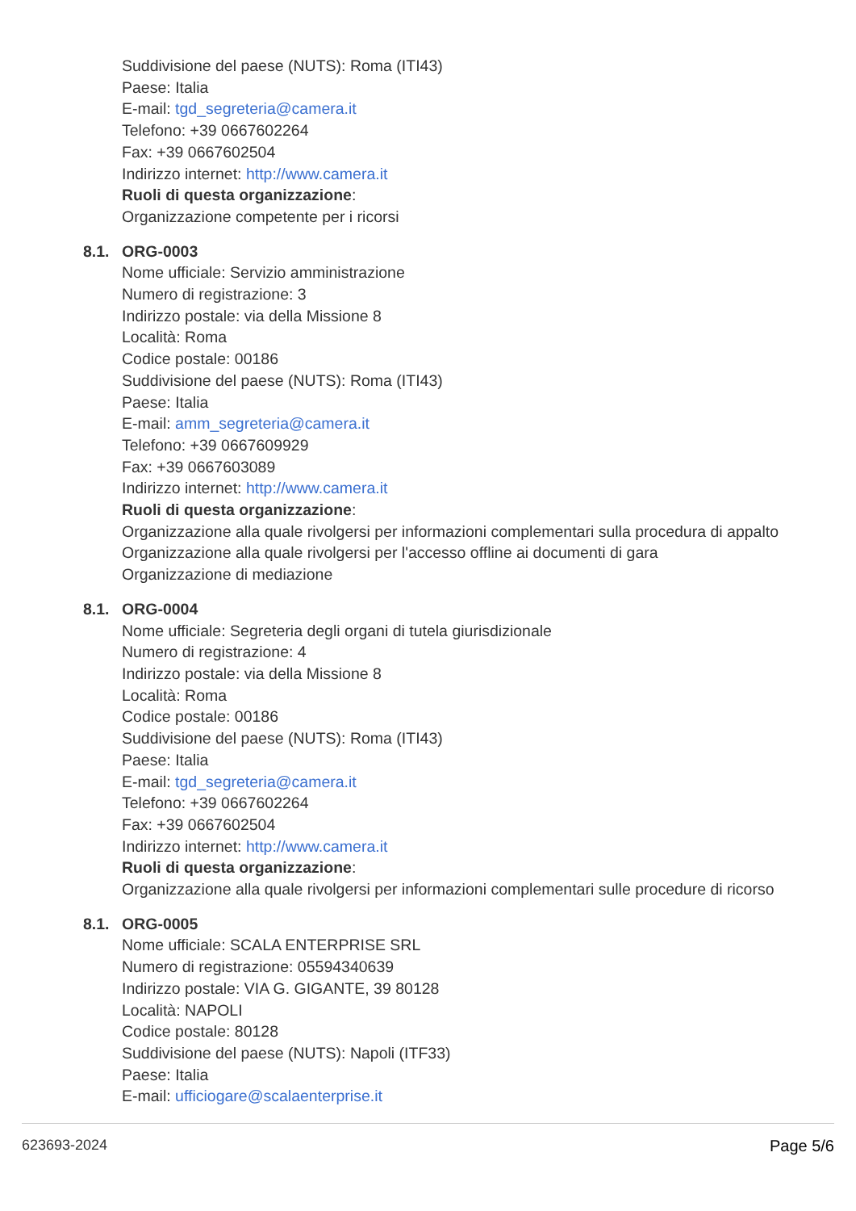Suddivisione del paese (NUTS): Roma (ITI43)
Paese: Italia
E-mail: tgd_segreteria@camera.it
Telefono: +39 0667602264
Fax: +39 0667602504
Indirizzo internet: http://www.camera.it
Ruoli di questa organizzazione:
Organizzazione competente per i ricorsi
8.1. ORG-0003
Nome ufficiale: Servizio amministrazione
Numero di registrazione: 3
Indirizzo postale: via della Missione 8
Località: Roma
Codice postale: 00186
Suddivisione del paese (NUTS): Roma (ITI43)
Paese: Italia
E-mail: amm_segreteria@camera.it
Telefono: +39 0667609929
Fax: +39 0667603089
Indirizzo internet: http://www.camera.it
Ruoli di questa organizzazione:
Organizzazione alla quale rivolgersi per informazioni complementari sulla procedura di appalto
Organizzazione alla quale rivolgersi per l'accesso offline ai documenti di gara
Organizzazione di mediazione
8.1. ORG-0004
Nome ufficiale: Segreteria degli organi di tutela giurisdizionale
Numero di registrazione: 4
Indirizzo postale: via della Missione 8
Località: Roma
Codice postale: 00186
Suddivisione del paese (NUTS): Roma (ITI43)
Paese: Italia
E-mail: tgd_segreteria@camera.it
Telefono: +39 0667602264
Fax: +39 0667602504
Indirizzo internet: http://www.camera.it
Ruoli di questa organizzazione:
Organizzazione alla quale rivolgersi per informazioni complementari sulle procedure di ricorso
8.1. ORG-0005
Nome ufficiale: SCALA ENTERPRISE SRL
Numero di registrazione: 05594340639
Indirizzo postale: VIA G. GIGANTE, 39 80128
Località: NAPOLI
Codice postale: 80128
Suddivisione del paese (NUTS): Napoli (ITF33)
Paese: Italia
E-mail: ufficiogare@scalaenterprise.it
623693-2024 Page 5/6